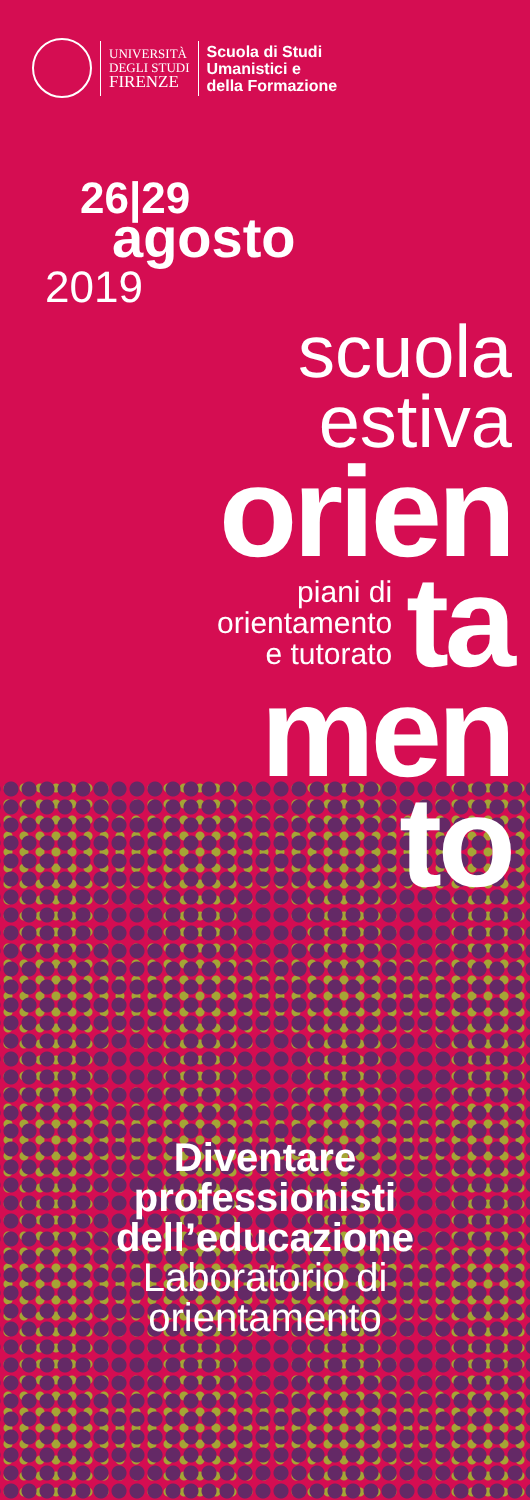UNIVERSITÀ
DEGLI STUDI
FIRENZE
Scuola di Studi
Umanistici e
della Formazione
26|29
agosto
2019
scuola
estiva
orien
piani di
orientamento
e tutorato
ta
men
to
Diventare
professionisti
dell’educazione
Laboratorio di
orientamento